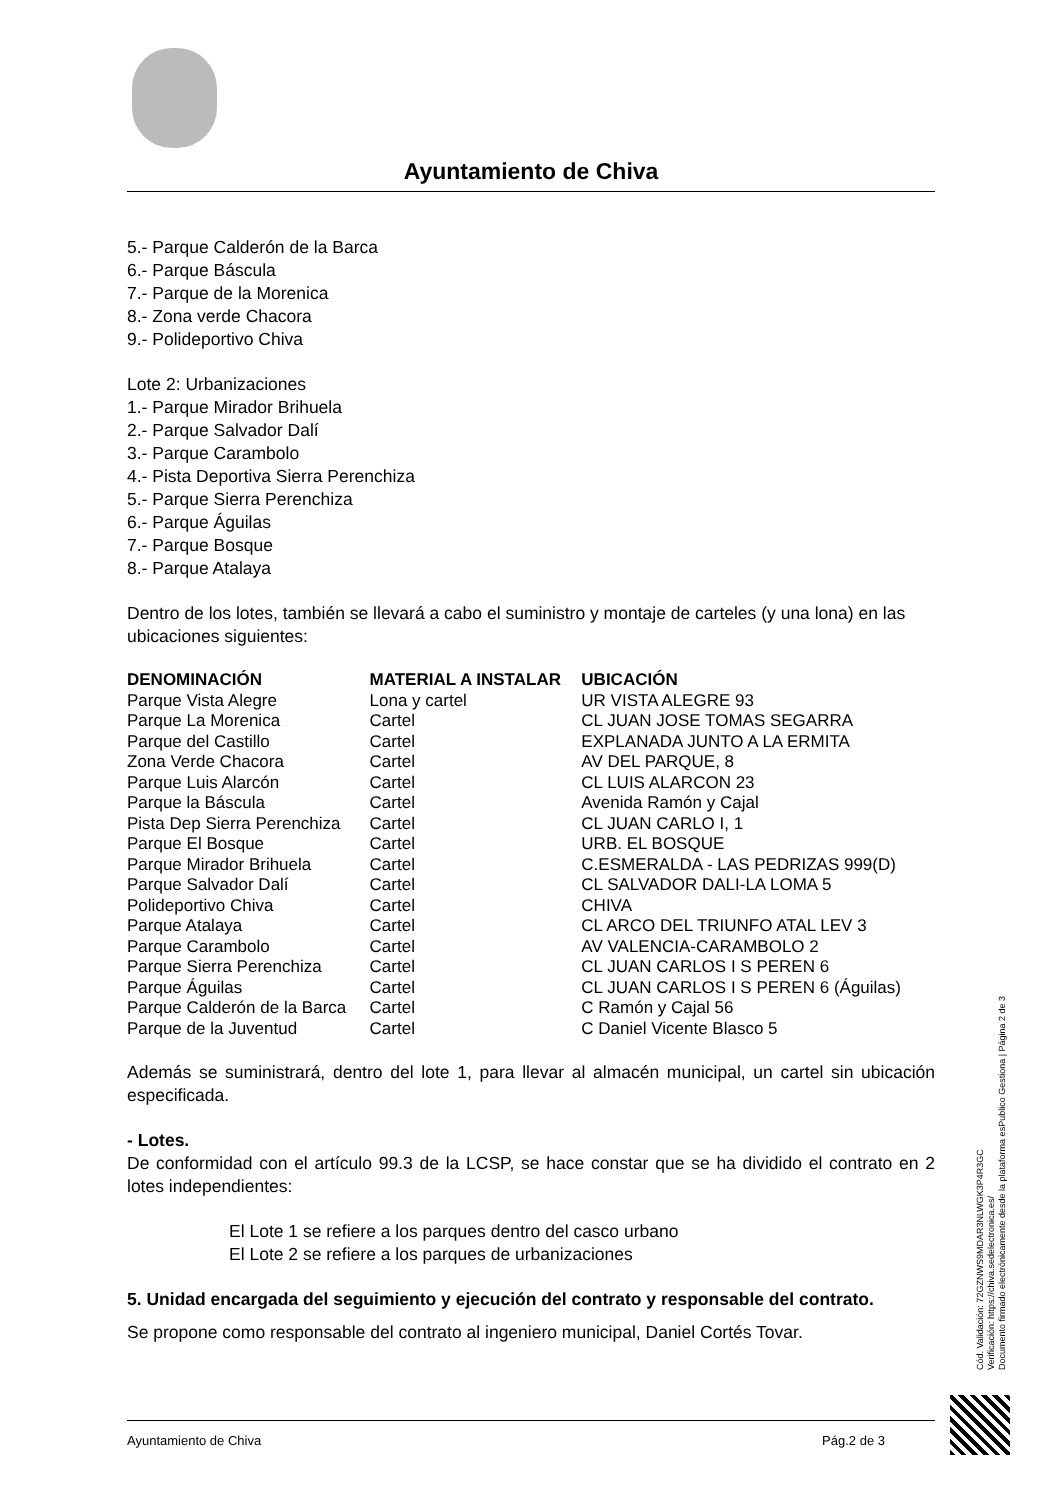Ayuntamiento de Chiva
5.- Parque Calderón de la Barca
6.- Parque Báscula
7.- Parque de la Morenica
8.- Zona verde Chacora
9.- Polideportivo Chiva
Lote 2: Urbanizaciones
1.- Parque Mirador Brihuela
2.- Parque Salvador Dalí
3.- Parque Carambolo
4.- Pista Deportiva Sierra Perenchiza
5.- Parque Sierra Perenchiza
6.- Parque Águilas
7.- Parque Bosque
8.- Parque Atalaya
Dentro de los lotes, también se llevará a cabo el suministro y montaje de carteles (y una lona) en las ubicaciones siguientes:
| DENOMINACIÓN | MATERIAL A INSTALAR | UBICACIÓN |
| --- | --- | --- |
| Parque Vista Alegre | Lona y cartel | UR VISTA ALEGRE 93 |
| Parque La Morenica | Cartel | CL JUAN JOSE TOMAS SEGARRA |
| Parque del Castillo | Cartel | EXPLANADA JUNTO A LA ERMITA |
| Zona Verde Chacora | Cartel | AV DEL PARQUE, 8 |
| Parque Luis Alarcón | Cartel | CL LUIS ALARCON 23 |
| Parque la Báscula | Cartel | Avenida Ramón y Cajal |
| Pista Dep Sierra Perenchiza | Cartel | CL JUAN CARLO I, 1 |
| Parque El Bosque | Cartel | URB. EL BOSQUE |
| Parque Mirador Brihuela | Cartel | C.ESMERALDA - LAS PEDRIZAS 999(D) |
| Parque Salvador Dalí | Cartel | CL SALVADOR DALI-LA LOMA 5 |
| Polideportivo Chiva | Cartel | CHIVA |
| Parque Atalaya | Cartel | CL ARCO DEL TRIUNFO ATAL LEV 3 |
| Parque Carambolo | Cartel | AV VALENCIA-CARAMBOLO 2 |
| Parque Sierra Perenchiza | Cartel | CL JUAN CARLOS I S PEREN 6 |
| Parque Águilas | Cartel | CL JUAN CARLOS I S PEREN 6 (Águilas) |
| Parque Calderón de la Barca | Cartel | C Ramón y Cajal 56 |
| Parque de la Juventud | Cartel | C Daniel Vicente Blasco 5 |
Además se suministrará, dentro del lote 1, para llevar al almacén municipal, un cartel sin ubicación especificada.
- Lotes.
De conformidad con el artículo 99.3 de la LCSP, se hace constar que se ha dividido el contrato en 2 lotes independientes:
El Lote 1 se refiere a los parques dentro del casco urbano
El Lote 2 se refiere a los parques de urbanizaciones
5. Unidad encargada del seguimiento y ejecución del contrato y responsable del contrato.
Se propone como responsable del contrato al ingeniero municipal, Daniel Cortés Tovar.
Cód. Validación: 72GZNWS9MDAR3NLWGK3P4R3GC
Verificación: https://chiva.sedelectronica.es/
Documento firmado electrónicamente desde la plataforma esPublico Gestiona | Página 2 de 3
Ayuntamiento de Chiva Pág.2 de 3